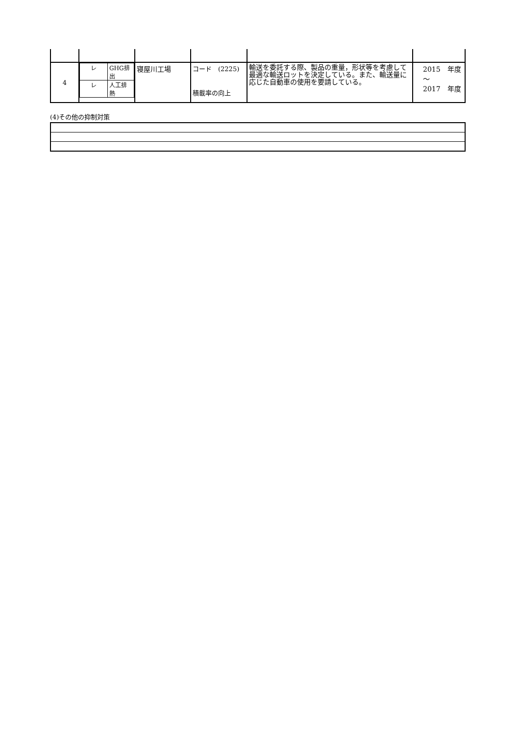| 4 | / レ / GHG排出 / / レ / 人工排熱 / | 寝屋川工場 | コード (2225) 積載率の向上 | 輸送を委託する際、製品の重量，形状等を考慮して最適な輸送ロットを決定している。また、輸送量に応じた自動車の使用を要請している。 | 2015 年度 ～ 2017 年度 |
(4)その他の抑制対策